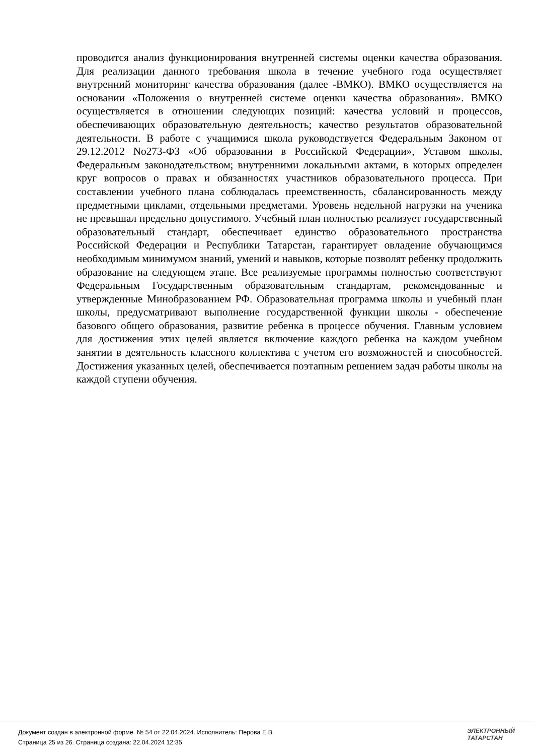проводится анализ функционирования внутренней системы оценки качества образования. Для реализации данного требования школа в течение учебного года осуществляет внутренний мониторинг качества образования (далее -ВМКО). ВМКО осуществляется на основании «Положения о внутренней системе оценки качества образования». ВМКО осуществляется в отношении следующих позиций: качества условий и процессов, обеспечивающих образовательную деятельность; качество результатов образовательной деятельности. В работе с учащимися школа руководствуется Федеральным Законом от 29.12.2012 No273-ФЗ «Об образовании в Российской Федерации», Уставом школы, Федеральным законодательством; внутренними локальными актами, в которых определен круг вопросов о правах и обязанностях участников образовательного процесса. При составлении учебного плана соблюдалась преемственность, сбалансированность между предметными циклами, отдельными предметами. Уровень недельной нагрузки на ученика не превышал предельно допустимого. Учебный план полностью реализует государственный образовательный стандарт, обеспечивает единство образовательного пространства Российской Федерации и Республики Татарстан, гарантирует овладение обучающимся необходимым минимумом знаний, умений и навыков, которые позволят ребенку продолжить образование на следующем этапе. Все реализуемые программы полностью соответствуют Федеральным Государственным образовательным стандартам, рекомендованные и утвержденные Минобразованием РФ. Образовательная программа школы и учебный план школы, предусматривают выполнение государственной функции школы - обеспечение базового общего образования, развитие ребенка в процессе обучения. Главным условием для достижения этих целей является включение каждого ребенка на каждом учебном занятии в деятельность классного коллектива с учетом его возможностей и способностей. Достижения указанных целей, обеспечивается поэтапным решением задач работы школы на каждой ступени обучения.
Документ создан в электронной форме. № 54 от 22.04.2024. Исполнитель: Перова Е.В.
Страница 25 из 26. Страница создана: 22.04.2024 12:35
ЭЛЕКТРОННЫЙ
ТАТАРСТАН